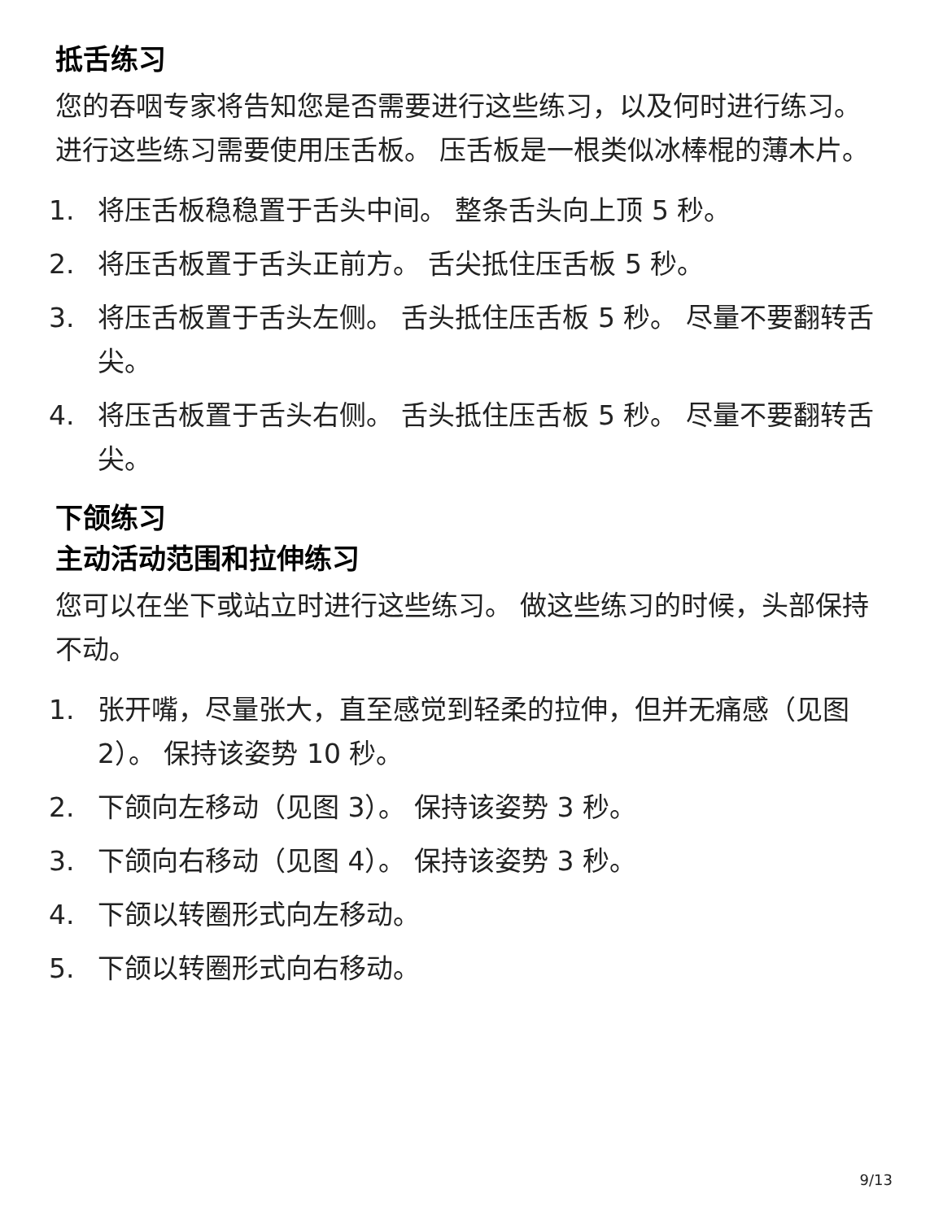抵舌练习
您的吞咽专家将告知您是否需要进行这些练习，以及何时进行练习。 进行这些练习需要使用压舌板。 压舌板是一根类似冰棒棍的薄木片。
1. 将压舌板稳稳置于舌头中间。 整条舌头向上顶 5 秒。
2. 将压舌板置于舌头正前方。 舌尖抵住压舌板 5 秒。
3. 将压舌板置于舌头左侧。 舌头抵住压舌板 5 秒。 尽量不要翻转舌尖。
4. 将压舌板置于舌头右侧。 舌头抵住压舌板 5 秒。 尽量不要翻转舌尖。
下颌练习
主动活动范围和拉伸练习
您可以在坐下或站立时进行这些练习。 做这些练习的时候，头部保持不动。
1. 张开嘴，尽量张大，直至感觉到轻柔的拉伸，但并无痛感（见图 2）。 保持该姿势 10 秒。
2. 下颌向左移动（见图 3）。 保持该姿势 3 秒。
3. 下颌向右移动（见图 4）。 保持该姿势 3 秒。
4. 下颌以转圈形式向左移动。
5. 下颌以转圈形式向右移动。
9/13